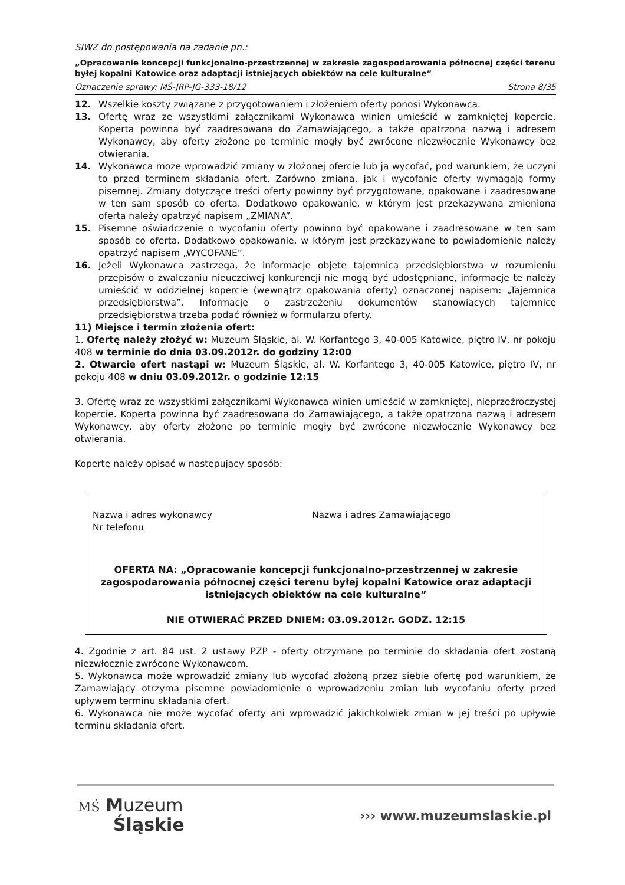SIWZ do postępowania na zadanie pn.:
„Opracowanie koncepcji funkcjonalno-przestrzennej w zakresie zagospodarowania północnej części terenu byłej kopalni Katowice oraz adaptacji istniejących obiektów na cele kulturalne”
Oznaczenie sprawy: MŚ-JRP-JG-333-18/12 Strona 8/35
12. Wszelkie koszty związane z przygotowaniem i złożeniem oferty ponosi Wykonawca.
13. Ofertę wraz ze wszystkimi załącznikami Wykonawca winien umieścić w zamkniętej kopercie. Koperta powinna być zaadresowana do Zamawiającego, a także opatrzona nazwą i adresem Wykonawcy, aby oferty złożone po terminie mogły być zwrócone niezwłocznie Wykonawcy bez otwierania.
14. Wykonawca może wprowadzić zmiany w złożonej ofercie lub ją wycofać, pod warunkiem, że uczyni to przed terminem składania ofert. Zarówno zmiana, jak i wycofanie oferty wymagają formy pisemnej. Zmiany dotyczące treści oferty powinny być przygotowane, opakowane i zaadresowane w ten sam sposób co oferta. Dodatkowo opakowanie, w którym jest przekazywana zmieniona oferta należy opatrzyć napisem „ZMIANA”.
15. Pisemne oświadczenie o wycofaniu oferty powinno być opakowane i zaadresowane w ten sam sposób co oferta. Dodatkowo opakowanie, w którym jest przekazywane to powiadomienie należy opatrzyć napisem „WYCOFANE”.
16. Jeżeli Wykonawca zastrzega, że informacje objęte tajemnicą przedsiębiorstwa w rozumieniu przepisów o zwalczaniu nieuczciwej konkurencji nie mogą być udostępniane, informacje te należy umieścić w oddzielnej kopercie (wewnątrz opakowania oferty) oznaczonej napisem: „Tajemnica przedsiębiorstwa”. Informację o zastrzeżeniu dokumentów stanowiących tajemnicę przedsiębiorstwa trzeba podać również w formularzu oferty.
11) Miejsce i termin złożenia ofert:
1. Ofertę należy złożyć w: Muzeum Śląskie, al. W. Korfantego 3, 40-005 Katowice, piętro IV, nr pokoju 408 w terminie do dnia 03.09.2012r. do godziny 12:00
2. Otwarcie ofert nastąpi w: Muzeum Śląskie, al. W. Korfantego 3, 40-005 Katowice, piętro IV, nr pokoju 408 w dniu 03.09.2012r. o godzinie 12:15
3. Ofertę wraz ze wszystkimi załącznikami Wykonawca winien umieścić w zamkniętej, nieprzeźroczystej kopercie. Koperta powinna być zaadresowana do Zamawiającego, a także opatrzona nazwą i adresem Wykonawcy, aby oferty złożone po terminie mogły być zwrócone niezwłocznie Wykonawcy bez otwierania.
Kopertę należy opisać w następujący sposób:
Nazwa i adres wykonawcy
Nr telefonu
Nazwa i adres Zamawiającego
OFERTA NA: „Opracowanie koncepcji funkcjonalno-przestrzennej w zakresie zagospodarowania północnej części terenu byłej kopalni Katowice oraz adaptacji istniejących obiektów na cele kulturalne”
NIE OTWIERAĆ PRZED DNIEM: 03.09.2012r. GODZ. 12:15
4. Zgodnie z art. 84 ust. 2 ustawy PZP - oferty otrzymane po terminie do składania ofert zostaną niezwłocznie zwrócone Wykonawcom.
5. Wykonawca może wprowadzić zmiany lub wycofać złożoną przez siebie ofertę pod warunkiem, że Zamawiający otrzyma pisemne powiadomienie o wprowadzeniu zmian lub wycofaniu oferty przed upływem terminu składania ofert.
6. Wykonawca nie może wycofać oferty ani wprowadzić jakichkolwiek zmian w jej treści po upływie terminu składania ofert.
MŚ Muzeum
Śląskie
››› www.muzeumslaskie.pl